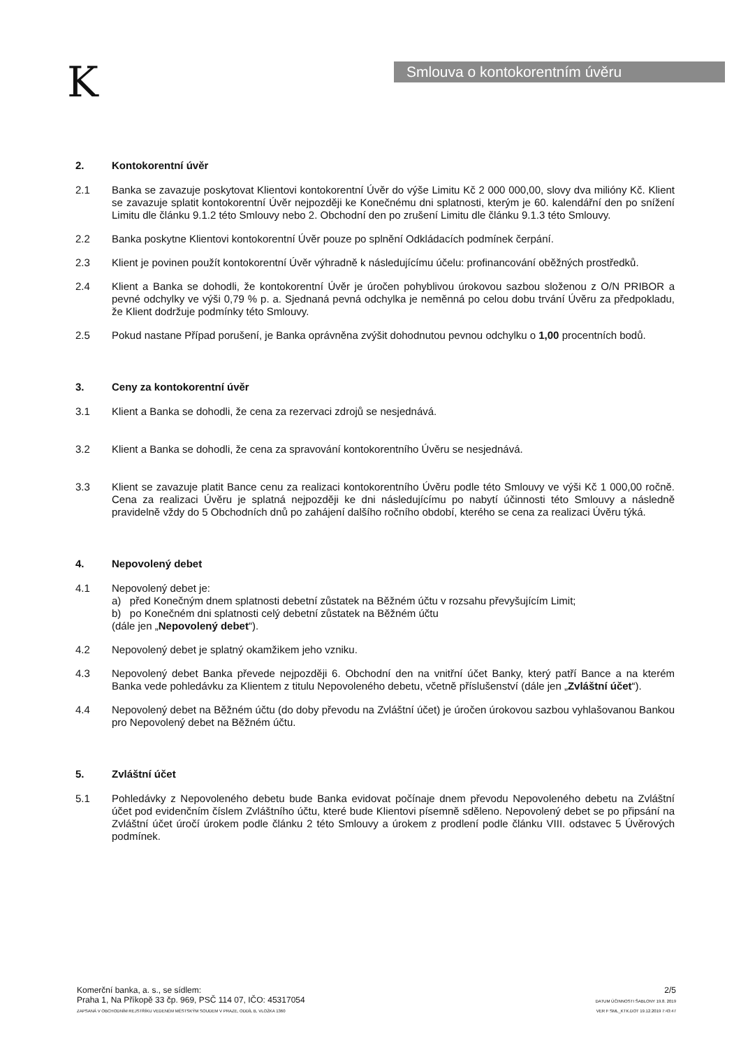K Smlouva o kontokorentním úvěru
2. Kontokorentní úvěr
2.1 Banka se zavazuje poskytovat Klientovi kontokorentní Úvěr do výše Limitu Kč 2 000 000,00, slovy dva milióny Kč. Klient se zavazuje splatit kontokorentní Úvěr nejpozději ke Konečnému dni splatnosti, kterým je 60. kalendářní den po snížení Limitu dle článku 9.1.2 této Smlouvy nebo 2. Obchodní den po zrušení Limitu dle článku 9.1.3 této Smlouvy.
2.2 Banka poskytne Klientovi kontokorentní Úvěr pouze po splnění Odkládacích podmínek čerpání.
2.3 Klient je povinen použít kontokorentní Úvěr výhradně k následujícímu účelu: profinancování oběžných prostředků.
2.4 Klient a Banka se dohodli, že kontokorentní Úvěr je úročen pohyblivou úrokovou sazbou složenou z O/N PRIBOR a pevné odchylky ve výši 0,79 % p. a. Sjednaná pevná odchylka je neměnná po celou dobu trvání Úvěru za předpokladu, že Klient dodržuje podmínky této Smlouvy.
2.5 Pokud nastane Případ porušení, je Banka oprávněna zvýšit dohodnutou pevnou odchylku o 1,00 procentních bodů.
3. Ceny za kontokorentní úvěr
3.1 Klient a Banka se dohodli, že cena za rezervaci zdrojů se nesjednává.
3.2 Klient a Banka se dohodli, že cena za spravování kontokorentního Úvěru se nesjednává.
3.3 Klient se zavazuje platit Bance cenu za realizaci kontokorentního Úvěru podle této Smlouvy ve výši Kč 1 000,00 ročně. Cena za realizaci Úvěru je splatná nejpozději ke dni následujícímu po nabytí účinnosti této Smlouvy a následně pravidelně vždy do 5 Obchodních dnů po zahájení dalšího ročního období, kterého se cena za realizaci Úvěru týká.
4. Nepovolený debet
4.1 Nepovolený debet je:
a) před Konečným dnem splatnosti debetní zůstatek na Běžném účtu v rozsahu převyšujícím Limit;
b) po Konečném dni splatnosti celý debetní zůstatek na Běžném účtu
(dále jen „Nepovolený debet“).
4.2 Nepovolený debet je splatný okamžikem jeho vzniku.
4.3 Nepovolený debet Banka převede nejpozději 6. Obchodní den na vnitřní účet Banky, který patří Bance a na kterém Banka vede pohledávku za Klientem z titulu Nepovoleného debetu, včetně příslušenství (dále jen „Zvláštní účet“).
4.4 Nepovolený debet na Běžném účtu (do doby převodu na Zvláštní účet) je úročen úrokovou sazbou vyhlašovanou Bankou pro Nepovolený debet na Běžném účtu.
5. Zvláštní účet
5.1 Pohledávky z Nepovoleného debetu bude Banka evidovat počínaje dnem převodu Nepovoleného debetu na Zvláštní účet pod evidenčním číslem Zvláštního účtu, které bude Klientovi písemně sděleno. Nepovolený debet se po připsání na Zvláštní účet úročí úrokem podle článku 2 této Smlouvy a úrokem z prodlení podle článku VIII. odstavec 5 Úvěrových podmínek.
Komerční banka, a. s., se sídlem:
Praha 1, Na Příkopě 33 čp. 969, PSČ 114 07, IČO: 45317054
ZAPSANÁ V OBCHODNÍM REJSTŘÍKU VEDENÉM MĚSTSKÝM SOUDEM V PRAZE, ODDÍL B, VLOŽKA 1360
2/5
DATUM ÚČINNOSTI ŠABLONY 19.8. 2019
VER F SML_KTK.DOT 19.12.2019 7:43:47